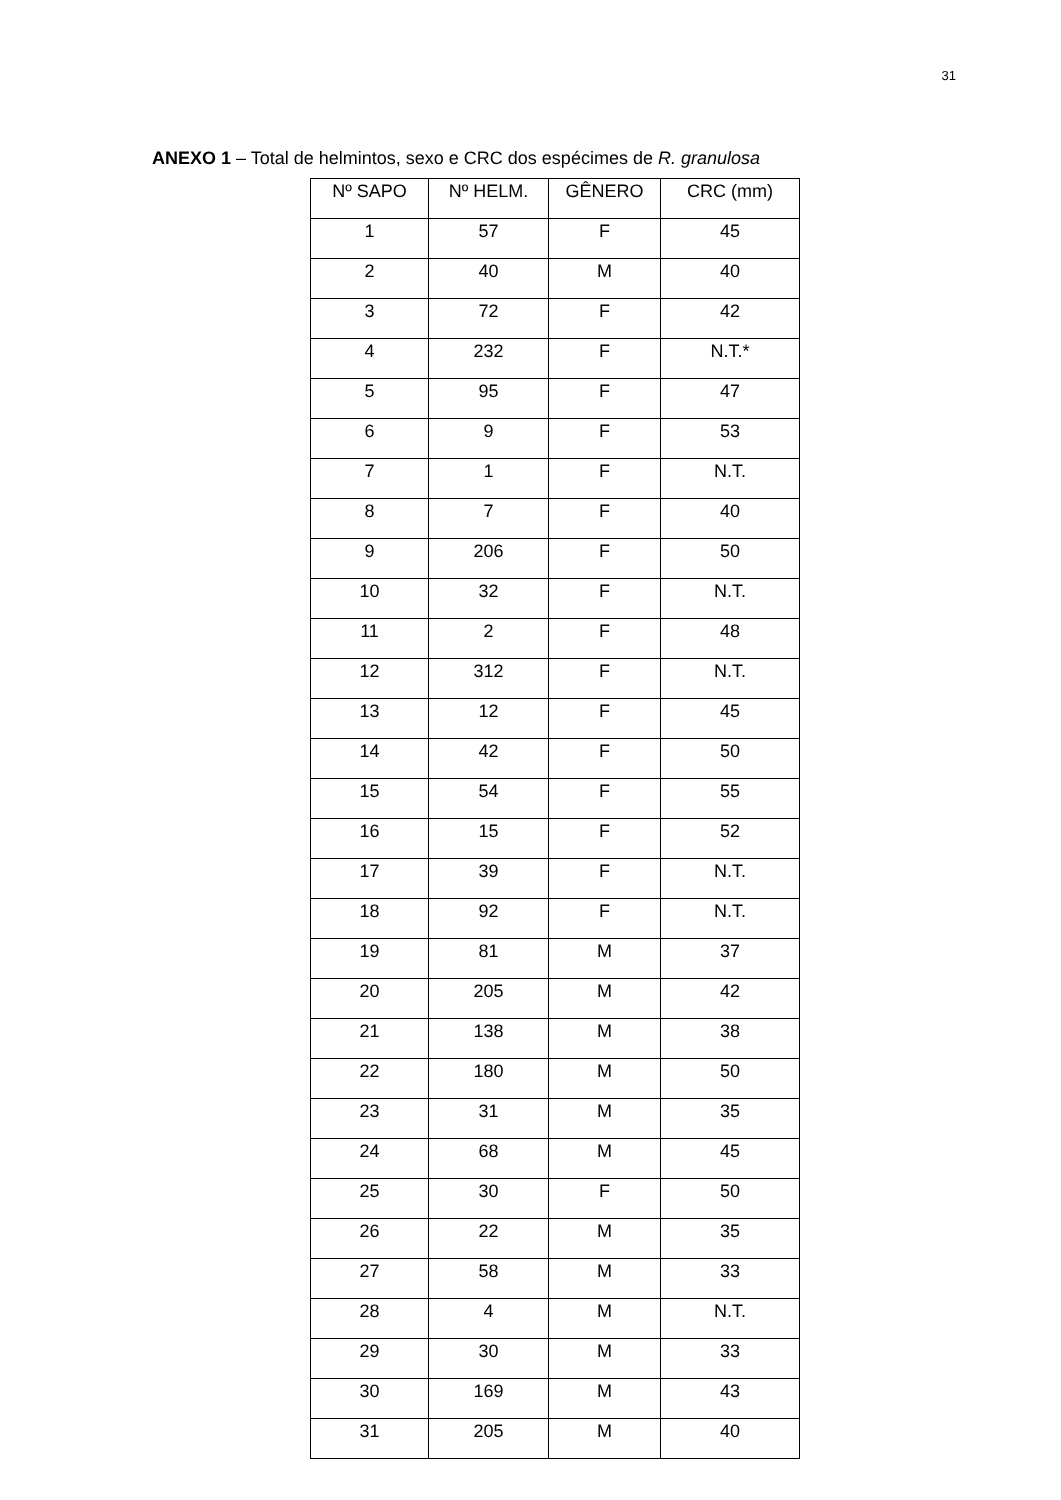31
ANEXO 1 – Total de helmintos, sexo e CRC dos espécimes de R. granulosa
| Nº SAPO | Nº HELM. | GÊNERO | CRC (mm) |
| --- | --- | --- | --- |
| 1 | 57 | F | 45 |
| 2 | 40 | M | 40 |
| 3 | 72 | F | 42 |
| 4 | 232 | F | N.T.* |
| 5 | 95 | F | 47 |
| 6 | 9 | F | 53 |
| 7 | 1 | F | N.T. |
| 8 | 7 | F | 40 |
| 9 | 206 | F | 50 |
| 10 | 32 | F | N.T. |
| 11 | 2 | F | 48 |
| 12 | 312 | F | N.T. |
| 13 | 12 | F | 45 |
| 14 | 42 | F | 50 |
| 15 | 54 | F | 55 |
| 16 | 15 | F | 52 |
| 17 | 39 | F | N.T. |
| 18 | 92 | F | N.T. |
| 19 | 81 | M | 37 |
| 20 | 205 | M | 42 |
| 21 | 138 | M | 38 |
| 22 | 180 | M | 50 |
| 23 | 31 | M | 35 |
| 24 | 68 | M | 45 |
| 25 | 30 | F | 50 |
| 26 | 22 | M | 35 |
| 27 | 58 | M | 33 |
| 28 | 4 | M | N.T. |
| 29 | 30 | M | 33 |
| 30 | 169 | M | 43 |
| 31 | 205 | M | 40 |